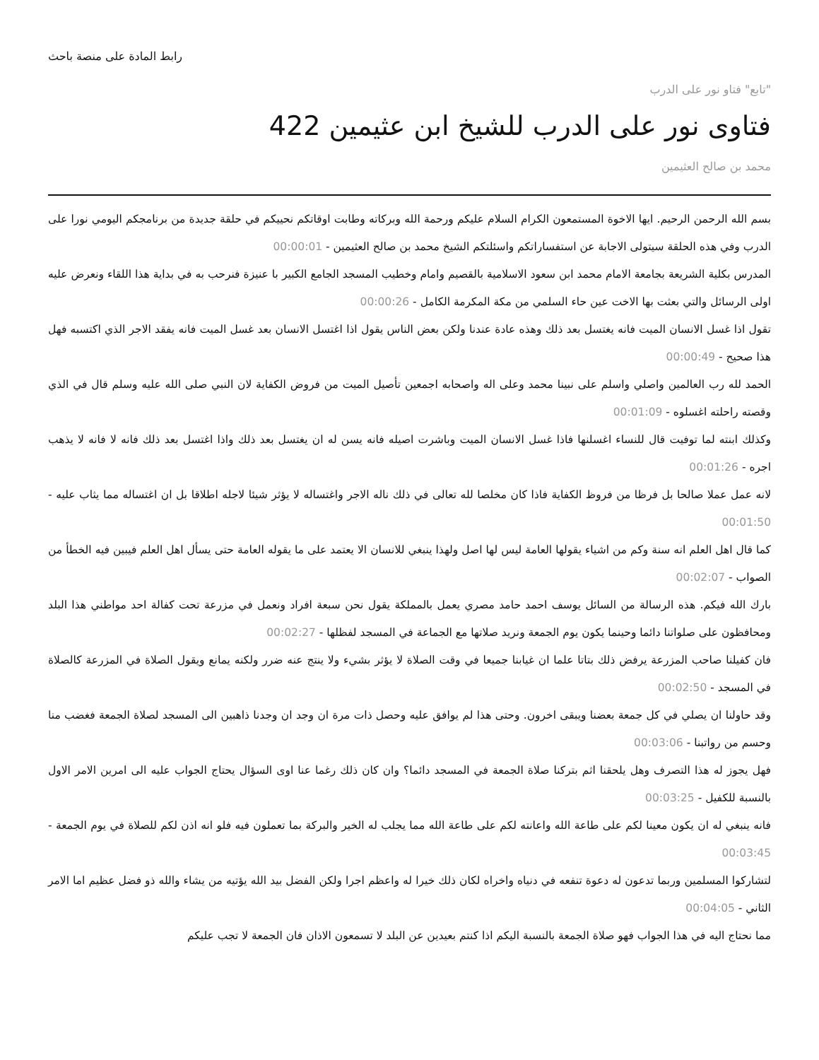رابط المادة على منصة باحث
"تابع" فتاو نور على الدرب
فتاوى نور على الدرب للشيخ ابن عثيمين 422
محمد بن صالح العثيمين
بسم الله الرحمن الرحيم. ايها الاخوة المستمعون الكرام السلام عليكم ورحمة الله وبركاته وطابت اوقاتكم نحييكم في حلقة جديدة من برنامجكم اليومي نورا على الدرب وفي هذه الحلقة سيتولى الاجابة عن استفساراتكم واسئلتكم الشيخ محمد بن صالح العثيمين - 00:00:01
المدرس بكلية الشريعة بجامعة الامام محمد ابن سعود الاسلامية بالقصيم وامام وخطيب المسجد الجامع الكبير با عنيزة فنرحب به في بداية هذا اللقاء ونعرض عليه اولى الرسائل والتي بعثت بها الاخت عين حاء السلمي من مكة المكرمة الكامل - 00:00:26
تقول اذا غسل الانسان الميت فانه يغتسل بعد ذلك وهذه عادة عندنا ولكن بعض الناس يقول اذا اغتسل الانسان بعد غسل الميت فانه يفقد الاجر الذي اكتسبه فهل هذا صحيح - 00:00:49
الحمد لله رب العالمين واصلي واسلم على نبينا محمد وعلى اله واصحابه اجمعين تأصيل الميت من فروض الكفاية لان النبي صلى الله عليه وسلم قال في الذي وقصته راحلته اغسلوه - 00:01:09
وكذلك ابنته لما توفيت قال للنساء اغسلنها فاذا غسل الانسان الميت وباشرت اصيله فانه يسن له ان يغتسل بعد ذلك واذا اغتسل بعد ذلك فانه لا فانه لا يذهب اجره - 00:01:26
لانه عمل عملا صالحا بل فرظا من فروظ الكفاية فاذا كان مخلصا لله تعالى في ذلك ناله الاجر واغتساله لا يؤثر شيئا لاجله اطلاقا بل ان اغتساله مما يثاب عليه - 00:01:50
كما قال اهل العلم انه سنة وكم من اشياء يقولها العامة ليس لها اصل ولهذا ينبغي للانسان الا يعتمد على ما يقوله العامة حتى يسأل اهل العلم فيبين فيه الخطأ من الصواب - 00:02:07
بارك الله فيكم. هذه الرسالة من السائل يوسف احمد حامد مصري يعمل بالمملكة يقول نحن سبعة افراد ونعمل في مزرعة تحت كفالة احد مواطني هذا البلد ومحافظون على صلواتنا دائما وحينما يكون يوم الجمعة ونريد صلاتها مع الجماعة في المسجد لفظلها - 00:02:27
فان كفيلنا صاحب المزرعة يرفض ذلك بتاتا علما ان غيابنا جميعا في وقت الصلاة لا يؤثر بشيء ولا ينتج عنه ضرر ولكنه يمانع ويقول الصلاة في المزرعة كالصلاة في المسجد - 00:02:50
وقد حاولنا ان يصلي في كل جمعة بعضنا ويبقى اخرون. وحتى هذا لم يوافق عليه وحصل ذات مرة ان وجد ان وجدنا ذاهبين الى المسجد لصلاة الجمعة فغضب منا وحسم من رواتبنا - 00:03:06
فهل يجوز له هذا التصرف وهل يلحقنا اثم بتركنا صلاة الجمعة في المسجد دائما؟ وان كان ذلك رغما عنا اوى السؤال يحتاج الجواب عليه الى امرين الامر الاول بالنسبة للكفيل - 00:03:25
فانه ينبغي له ان يكون معينا لكم على طاعة الله واعانته لكم على طاعة الله مما يجلب له الخير والبركة بما تعملون فيه فلو انه اذن لكم للصلاة في يوم الجمعة - 00:03:45
لتشاركوا المسلمين وربما تدعون له دعوة تنفعه في دنياه واخراه لكان ذلك خيرا له واعظم اجرا ولكن الفضل بيد الله يؤتيه من يشاء والله ذو فضل عظيم اما الامر الثاني - 00:04:05
مما نحتاج اليه في هذا الجواب فهو صلاة الجمعة بالنسبة اليكم اذا كنتم بعيدين عن البلد لا تسمعون الاذان فان الجمعة لا تجب عليكم